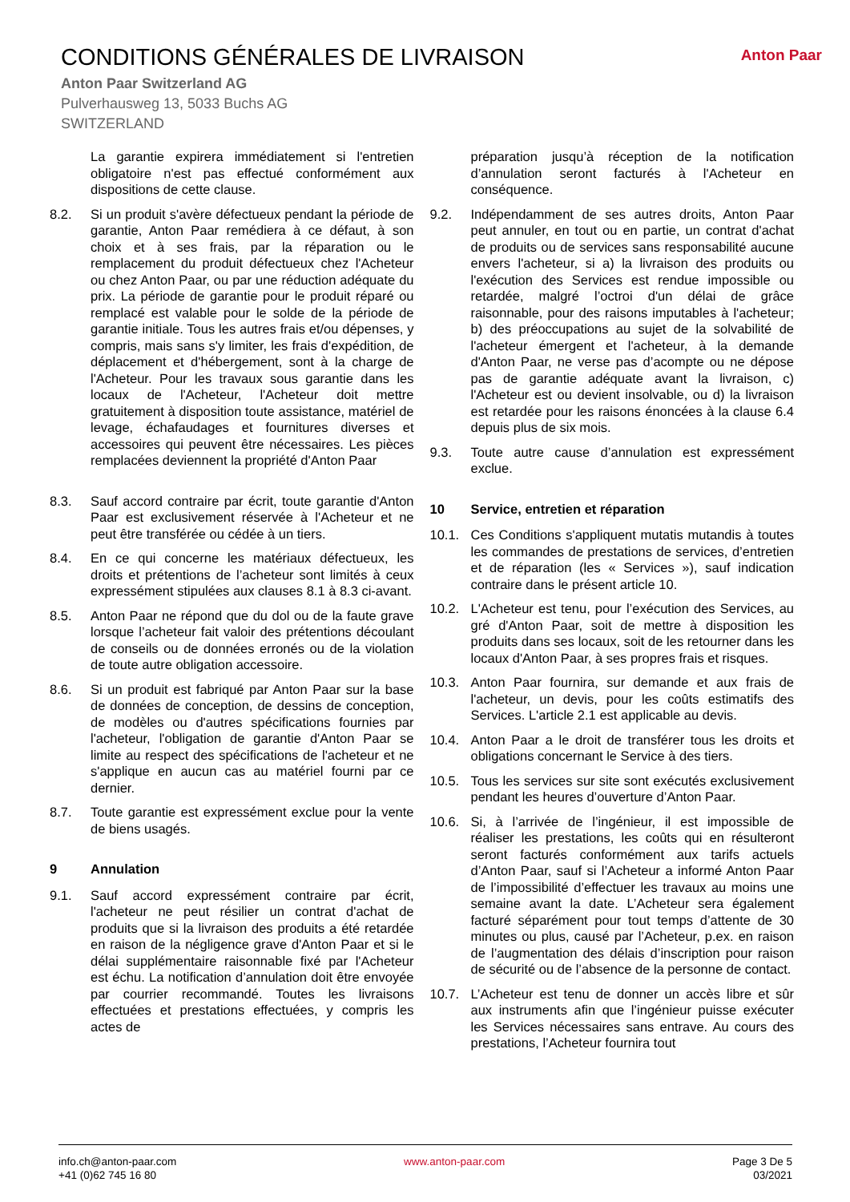CONDITIONS GÉNÉRALES DE LIVRAISON
Anton Paar Switzerland AG
Pulverhausweg 13, 5033 Buchs AG
SWITZERLAND
Anton Paar
La garantie expirera immédiatement si l'entretien obligatoire n'est pas effectué conformément aux dispositions de cette clause.
8.2. Si un produit s'avère défectueux pendant la période de garantie, Anton Paar remédiera à ce défaut, à son choix et à ses frais, par la réparation ou le remplacement du produit défectueux chez l'Acheteur ou chez Anton Paar, ou par une réduction adéquate du prix. La période de garantie pour le produit réparé ou remplacé est valable pour le solde de la période de garantie initiale. Tous les autres frais et/ou dépenses, y compris, mais sans s'y limiter, les frais d'expédition, de déplacement et d'hébergement, sont à la charge de l'Acheteur. Pour les travaux sous garantie dans les locaux de l'Acheteur, l'Acheteur doit mettre gratuitement à disposition toute assistance, matériel de levage, échafaudages et fournitures diverses et accessoires qui peuvent être nécessaires. Les pièces remplacées deviennent la propriété d'Anton Paar
8.3. Sauf accord contraire par écrit, toute garantie d'Anton Paar est exclusivement réservée à l'Acheteur et ne peut être transférée ou cédée à un tiers.
8.4. En ce qui concerne les matériaux défectueux, les droits et prétentions de l’acheteur sont limités à ceux expressément stipulées aux clauses 8.1 à 8.3 ci-avant.
8.5. Anton Paar ne répond que du dol ou de la faute grave lorsque l’acheteur fait valoir des prétentions découlant de conseils ou de données erronés ou de la violation de toute autre obligation accessoire.
8.6. Si un produit est fabriqué par Anton Paar sur la base de données de conception, de dessins de conception, de modèles ou d'autres spécifications fournies par l'acheteur, l'obligation de garantie d'Anton Paar se limite au respect des spécifications de l'acheteur et ne s'applique en aucun cas au matériel fourni par ce dernier.
8.7. Toute garantie est expressément exclue pour la vente de biens usagés.
9 Annulation
9.1. Sauf accord expressément contraire par écrit, l'acheteur ne peut résilier un contrat d'achat de produits que si la livraison des produits a été retardée en raison de la négligence grave d'Anton Paar et si le délai supplémentaire raisonnable fixé par l'Acheteur est échu. La notification d’annulation doit être envoyée par courrier recommandé. Toutes les livraisons effectuées et prestations effectuées, y compris les actes de
préparation jusqu’à réception de la notification d’annulation seront facturés à l'Acheteur en conséquence.
9.2. Indépendamment de ses autres droits, Anton Paar peut annuler, en tout ou en partie, un contrat d'achat de produits ou de services sans responsabilité aucune envers l'acheteur, si a) la livraison des produits ou l'exécution des Services est rendue impossible ou retardée, malgré l’octroi d'un délai de grâce raisonnable, pour des raisons imputables à l'acheteur; b) des préoccupations au sujet de la solvabilité de l'acheteur émergent et l'acheteur, à la demande d'Anton Paar, ne verse pas d’acompte ou ne dépose pas de garantie adéquate avant la livraison, c) l'Acheteur est ou devient insolvable, ou d) la livraison est retardée pour les raisons énoncées à la clause 6.4 depuis plus de six mois.
9.3. Toute autre cause d’annulation est expressément exclue.
10 Service, entretien et réparation
10.1. Ces Conditions s'appliquent mutatis mutandis à toutes les commandes de prestations de services, d’entretien et de réparation (les « Services »), sauf indication contraire dans le présent article 10.
10.2. L'Acheteur est tenu, pour l’exécution des Services, au gré d'Anton Paar, soit de mettre à disposition les produits dans ses locaux, soit de les retourner dans les locaux d'Anton Paar, à ses propres frais et risques.
10.3. Anton Paar fournira, sur demande et aux frais de l'acheteur, un devis, pour les coûts estimatifs des Services. L'article 2.1 est applicable au devis.
10.4. Anton Paar a le droit de transférer tous les droits et obligations concernant le Service à des tiers.
10.5. Tous les services sur site sont exécutés exclusivement pendant les heures d’ouverture d’Anton Paar.
10.6. Si, à l’arrivée de l’ingénieur, il est impossible de réaliser les prestations, les coûts qui en résulteront seront facturés conformément aux tarifs actuels d’Anton Paar, sauf si l’Acheteur a informé Anton Paar de l’impossibilité d’effectuer les travaux au moins une semaine avant la date. L’Acheteur sera également facturé séparément pour tout temps d’attente de 30 minutes ou plus, causé par l’Acheteur, p.ex. en raison de l’augmentation des délais d’inscription pour raison de sécurité ou de l’absence de la personne de contact.
10.7. L’Acheteur est tenu de donner un accès libre et sûr aux instruments afin que l’ingénieur puisse exécuter les Services nécessaires sans entrave. Au cours des prestations, l’Acheteur fournira tout
info.ch@anton-paar.com
+41 (0)62 745 16 80
www.anton-paar.com Page 3 De 5
03/2021